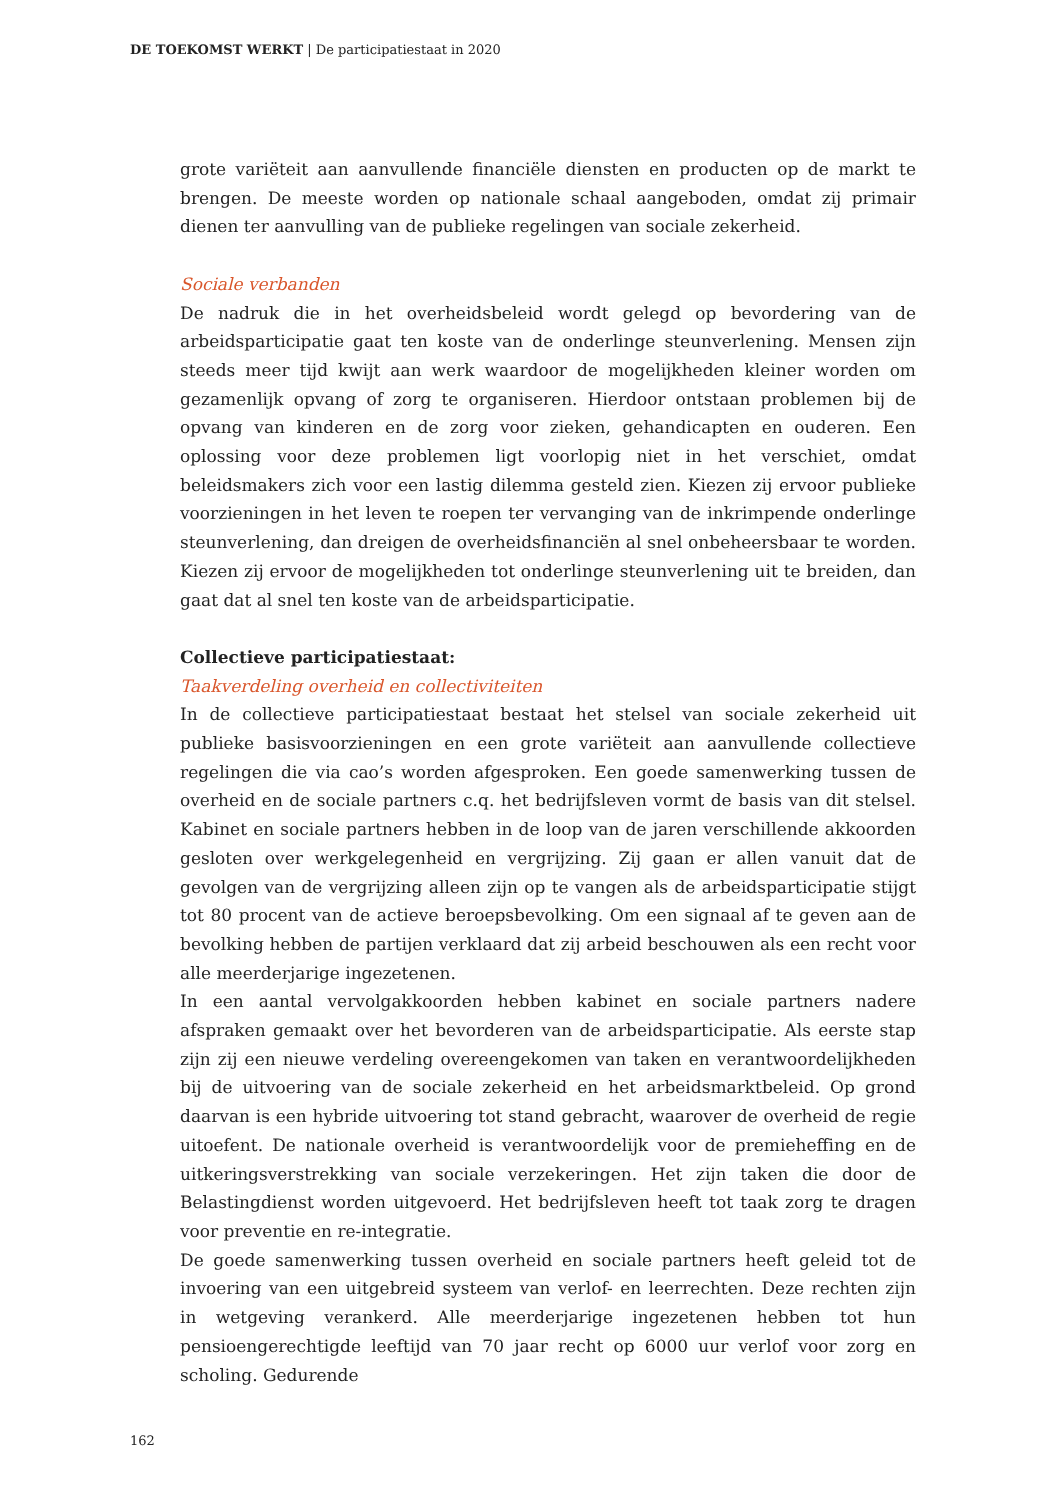DE TOEKOMST WERKT | De participatiestaat in 2020
grote variëteit aan aanvullende financiële diensten en producten op de markt te brengen. De meeste worden op nationale schaal aangeboden, omdat zij primair dienen ter aanvulling van de publieke regelingen van sociale zekerheid.
Sociale verbanden
De nadruk die in het overheidsbeleid wordt gelegd op bevordering van de arbeidsparticipatie gaat ten koste van de onderlinge steunverlening. Mensen zijn steeds meer tijd kwijt aan werk waardoor de mogelijkheden kleiner worden om gezamenlijk opvang of zorg te organiseren. Hierdoor ontstaan problemen bij de opvang van kinderen en de zorg voor zieken, gehandicapten en ouderen. Een oplossing voor deze problemen ligt voorlopig niet in het verschiet, omdat beleidsmakers zich voor een lastig dilemma gesteld zien. Kiezen zij ervoor publieke voorzieningen in het leven te roepen ter vervanging van de inkrimpende onderlinge steunverlening, dan dreigen de overheidsfinanciën al snel onbeheersbaar te worden. Kiezen zij ervoor de mogelijkheden tot onderlinge steunverlening uit te breiden, dan gaat dat al snel ten koste van de arbeidsparticipatie.
Collectieve participatiestaat:
Taakverdeling overheid en collectiviteiten
In de collectieve participatiestaat bestaat het stelsel van sociale zekerheid uit publieke basisvoorzieningen en een grote variëteit aan aanvullende collectieve regelingen die via cao’s worden afgesproken. Een goede samenwerking tussen de overheid en de sociale partners c.q. het bedrijfsleven vormt de basis van dit stelsel. Kabinet en sociale partners hebben in de loop van de jaren verschillende akkoorden gesloten over werkgelegenheid en vergrijzing. Zij gaan er allen vanuit dat de gevolgen van de vergrijzing alleen zijn op te vangen als de arbeidsparticipatie stijgt tot 80 procent van de actieve beroepsbevolking. Om een signaal af te geven aan de bevolking hebben de partijen verklaard dat zij arbeid beschouwen als een recht voor alle meerderjarige ingezetenen.
In een aantal vervolgakkoorden hebben kabinet en sociale partners nadere afspraken gemaakt over het bevorderen van de arbeidsparticipatie. Als eerste stap zijn zij een nieuwe verdeling overeengekomen van taken en verantwoordelijkheden bij de uitvoering van de sociale zekerheid en het arbeidsmarktbeleid. Op grond daarvan is een hybride uitvoering tot stand gebracht, waarover de overheid de regie uitoefent. De nationale overheid is verantwoordelijk voor de premieheffing en de uitkeringsverstrekking van sociale verzekeringen. Het zijn taken die door de Belastingdienst worden uitgevoerd. Het bedrijfsleven heeft tot taak zorg te dragen voor preventie en re-integratie.
De goede samenwerking tussen overheid en sociale partners heeft geleid tot de invoering van een uitgebreid systeem van verlof- en leerrechten. Deze rechten zijn in wetgeving verankerd. Alle meerderjarige ingezetenen hebben tot hun pensioengerechtigde leeftijd van 70 jaar recht op 6000 uur verlof voor zorg en scholing. Gedurende
162